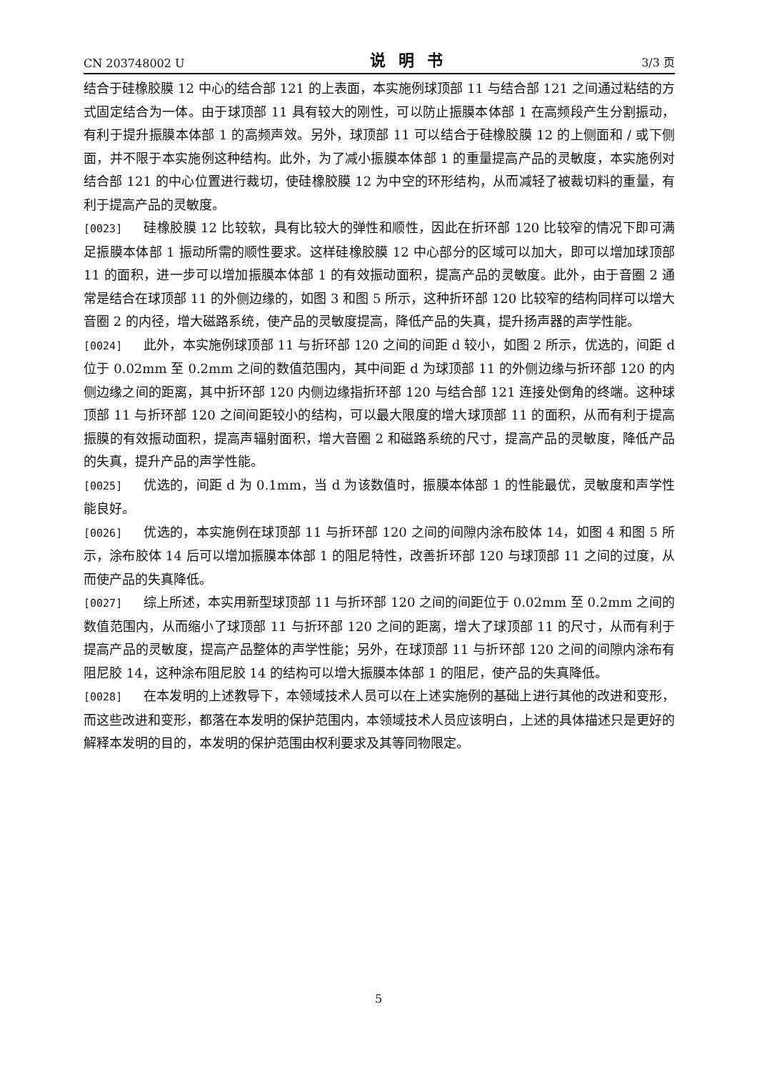CN 203748002 U 说明书 3/3 页
结合于硅橡胶膜 12 中心的结合部 121 的上表面，本实施例球顶部 11 与结合部 121 之间通过粘结的方式固定结合为一体。由于球顶部 11 具有较大的刚性，可以防止振膜本体部 1 在高频段产生分割振动，有利于提升振膜本体部 1 的高频声效。另外，球顶部 11 可以结合于硅橡胶膜 12 的上侧面和 / 或下侧面，并不限于本实施例这种结构。此外，为了减小振膜本体部 1 的重量提高产品的灵敏度，本实施例对结合部 121 的中心位置进行裁切，使硅橡胶膜 12 为中空的环形结构，从而减轻了被裁切料的重量，有利于提高产品的灵敏度。
[0023] 硅橡胶膜 12 比较软，具有比较大的弹性和顺性，因此在折环部 120 比较窄的情况下即可满足振膜本体部 1 振动所需的顺性要求。这样硅橡胶膜 12 中心部分的区域可以加大，即可以增加球顶部 11 的面积，进一步可以增加振膜本体部 1 的有效振动面积，提高产品的灵敏度。此外，由于音圈 2 通常是结合在球顶部 11 的外侧边缘的，如图 3 和图 5 所示，这种折环部 120 比较窄的结构同样可以增大音圈 2 的内径，增大磁路系统，使产品的灵敏度提高，降低产品的失真，提升扬声器的声学性能。
[0024] 此外，本实施例球顶部 11 与折环部 120 之间的间距 d 较小，如图 2 所示，优选的，间距 d 位于 0.02mm 至 0.2mm 之间的数值范围内，其中间距 d 为球顶部 11 的外侧边缘与折环部 120 的内侧边缘之间的距离，其中折环部 120 内侧边缘指折环部 120 与结合部 121 连接处倒角的终端。这种球顶部 11 与折环部 120 之间间距较小的结构，可以最大限度的增大球顶部 11 的面积，从而有利于提高振膜的有效振动面积，提高声辐射面积，增大音圈 2 和磁路系统的尺寸，提高产品的灵敏度，降低产品的失真，提升产品的声学性能。
[0025] 优选的，间距 d 为 0.1mm，当 d 为该数值时，振膜本体部 1 的性能最优，灵敏度和声学性能良好。
[0026] 优选的，本实施例在球顶部 11 与折环部 120 之间的间隙内涂布胶体 14，如图 4 和图 5 所示，涂布胶体 14 后可以增加振膜本体部 1 的阻尼特性，改善折环部 120 与球顶部 11 之间的过度，从而使产品的失真降低。
[0027] 综上所述，本实用新型球顶部 11 与折环部 120 之间的间距位于 0.02mm 至 0.2mm 之间的数值范围内，从而缩小了球顶部 11 与折环部 120 之间的距离，增大了球顶部 11 的尺寸，从而有利于提高产品的灵敏度，提高产品整体的声学性能；另外，在球顶部 11 与折环部 120 之间的间隙内涂布有阻尼胶 14，这种涂布阻尼胶 14 的结构可以增大振膜本体部 1 的阻尼，使产品的失真降低。
[0028] 在本发明的上述教导下，本领域技术人员可以在上述实施例的基础上进行其他的改进和变形，而这些改进和变形，都落在本发明的保护范围内，本领域技术人员应该明白，上述的具体描述只是更好的解释本发明的目的，本发明的保护范围由权利要求及其等同物限定。
5